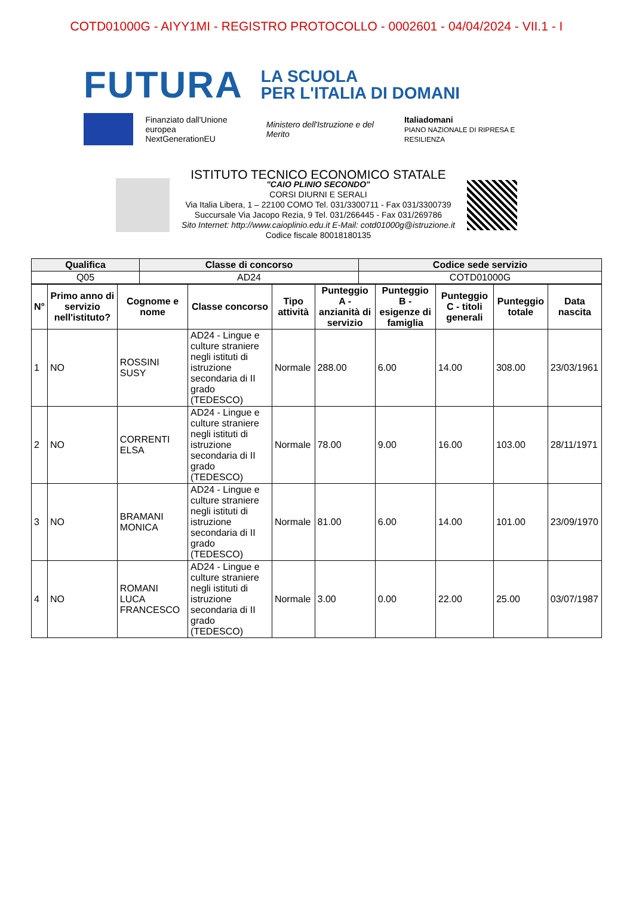COTD01000G - AIYY1MI - REGISTRO PROTOCOLLO - 0002601 - 04/04/2024 - VII.1 - I
FUTURA LA SCUOLA
PER L'ITALIA DI DOMANI
Finanziato dall'Unione europea
NextGenerationEU Ministero dell'Istruzione e del Merito Italiadomani
PIANO NAZIONALE DI RIPRESA E RESILIENZA
ISTITUTO TECNICO ECONOMICO STATALE
"CAIO PLINIO SECONDO"
CORSI DIURNI E SERALI
Via Italia Libera, 1 – 22100 COMO Tel. 031/3300711 - Fax 031/3300739
Succursale Via Jacopo Rezia, 9 Tel. 031/266445 - Fax 031/269786
Sito Internet: http://www.caioplinio.edu.it E-Mail: cotd01000g@istruzione.it
Codice fiscale 80018180135
| Qualifica | Classe di concorso | Codice sede servizio |
| --- | --- | --- |
| Q05 | AD24 | COTD01000G |
| N° | Primo anno di servizio nell'istituto? | Cognome e nome | Classe concorso | Tipo attività | Punteggio A - anzianità di servizio | Punteggio B - esigenze di famiglia | Punteggio C - titoli generali | Punteggio totale | Data nascita |
| --- | --- | --- | --- | --- | --- | --- | --- | --- | --- |
| 1 | NO | ROSSINI SUSY | AD24 - Lingue e culture straniere negli istituti di istruzione secondaria di II grado (TEDESCO) | Normale | 288.00 | 6.00 | 14.00 | 308.00 | 23/03/1961 |
| 2 | NO | CORRENTI ELSA | AD24 - Lingue e culture straniere negli istituti di istruzione secondaria di II grado (TEDESCO) | Normale | 78.00 | 9.00 | 16.00 | 103.00 | 28/11/1971 |
| 3 | NO | BRAMANI MONICA | AD24 - Lingue e culture straniere negli istituti di istruzione secondaria di II grado (TEDESCO) | Normale | 81.00 | 6.00 | 14.00 | 101.00 | 23/09/1970 |
| 4 | NO | ROMANI LUCA FRANCESCO | AD24 - Lingue e culture straniere negli istituti di istruzione secondaria di II grado (TEDESCO) | Normale | 3.00 | 0.00 | 22.00 | 25.00 | 03/07/1987 |